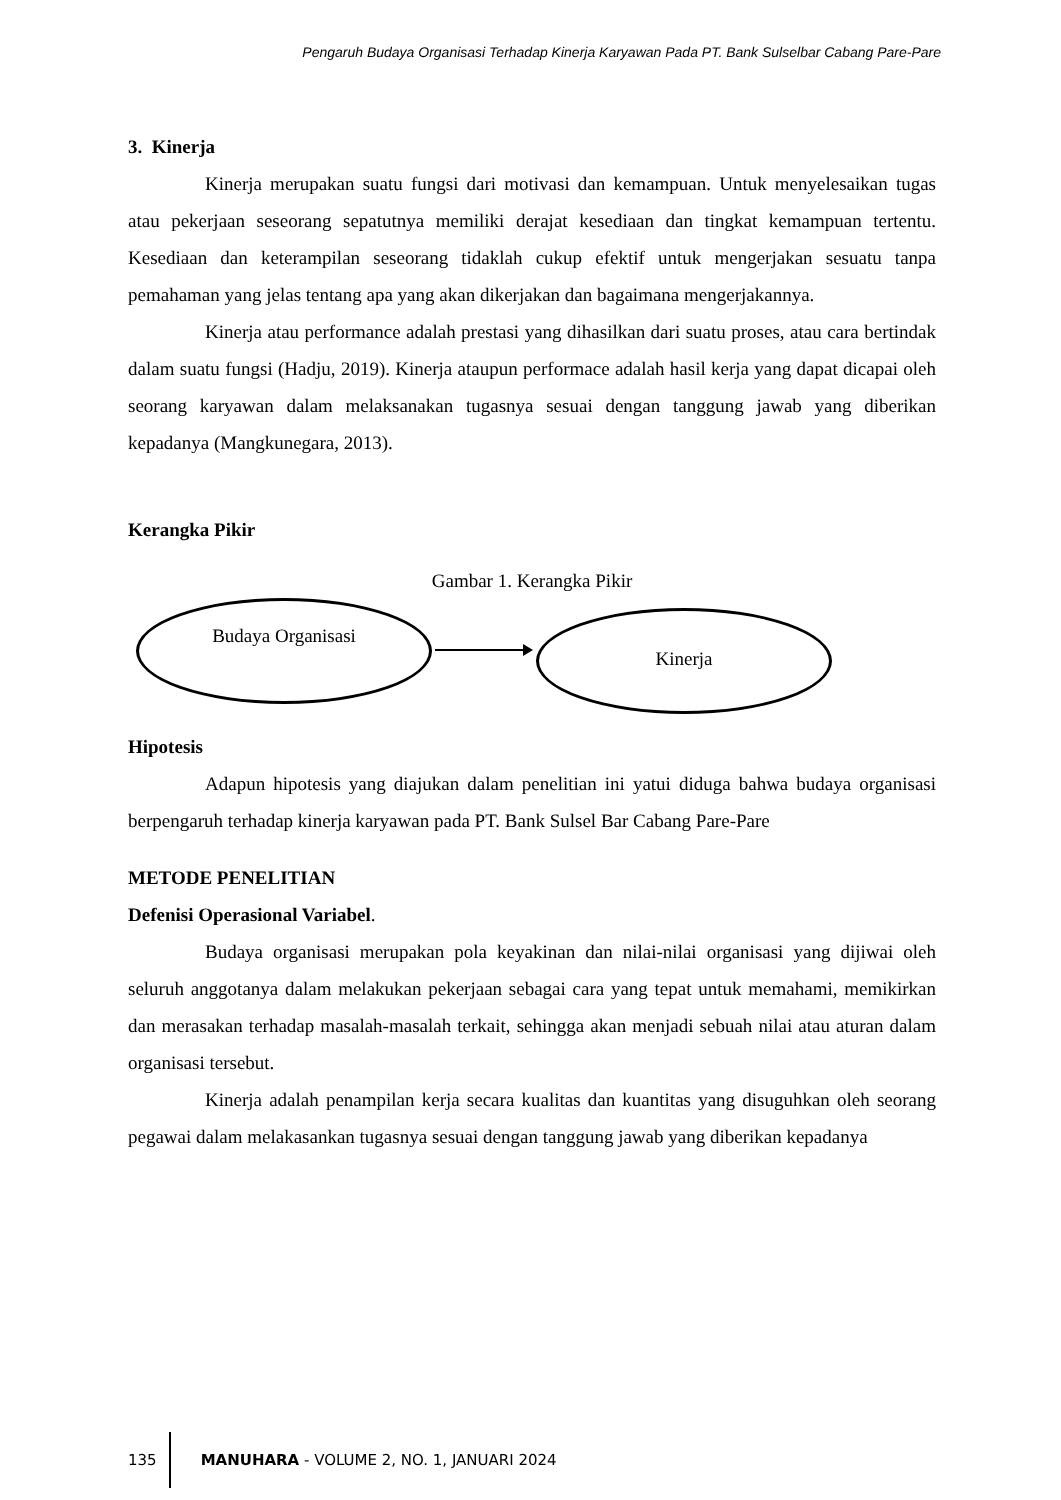Pengaruh Budaya Organisasi Terhadap Kinerja Karyawan Pada PT. Bank Sulselbar Cabang Pare-Pare
3. Kinerja
Kinerja merupakan suatu fungsi dari motivasi dan kemampuan. Untuk menyelesaikan tugas atau pekerjaan seseorang sepatutnya memiliki derajat kesediaan dan tingkat kemampuan tertentu. Kesediaan dan keterampilan seseorang tidaklah cukup efektif untuk mengerjakan sesuatu tanpa pemahaman yang jelas tentang apa yang akan dikerjakan dan bagaimana mengerjakannya.
Kinerja atau performance adalah prestasi yang dihasilkan dari suatu proses, atau cara bertindak dalam suatu fungsi (Hadju, 2019). Kinerja ataupun performace adalah hasil kerja yang dapat dicapai oleh seorang karyawan dalam melaksanakan tugasnya sesuai dengan tanggung jawab yang diberikan kepadanya (Mangkunegara, 2013).
Kerangka Pikir
Gambar 1. Kerangka Pikir
Budaya Organisasi Kinerja
Hipotesis
Adapun hipotesis yang diajukan dalam penelitian ini yatui diduga bahwa budaya organisasi berpengaruh terhadap kinerja karyawan pada PT. Bank Sulsel Bar Cabang Pare-Pare
METODE PENELITIAN
Defenisi Operasional Variabel.
Budaya organisasi merupakan pola keyakinan dan nilai-nilai organisasi yang dijiwai oleh seluruh anggotanya dalam melakukan pekerjaan sebagai cara yang tepat untuk memahami, memikirkan dan merasakan terhadap masalah-masalah terkait, sehingga akan menjadi sebuah nilai atau aturan dalam organisasi tersebut.
Kinerja adalah penampilan kerja secara kualitas dan kuantitas yang disuguhkan oleh seorang pegawai dalam melakasankan tugasnya sesuai dengan tanggung jawab yang diberikan kepadanya
135
MANUHARA - VOLUME 2, NO. 1, JANUARI 2024